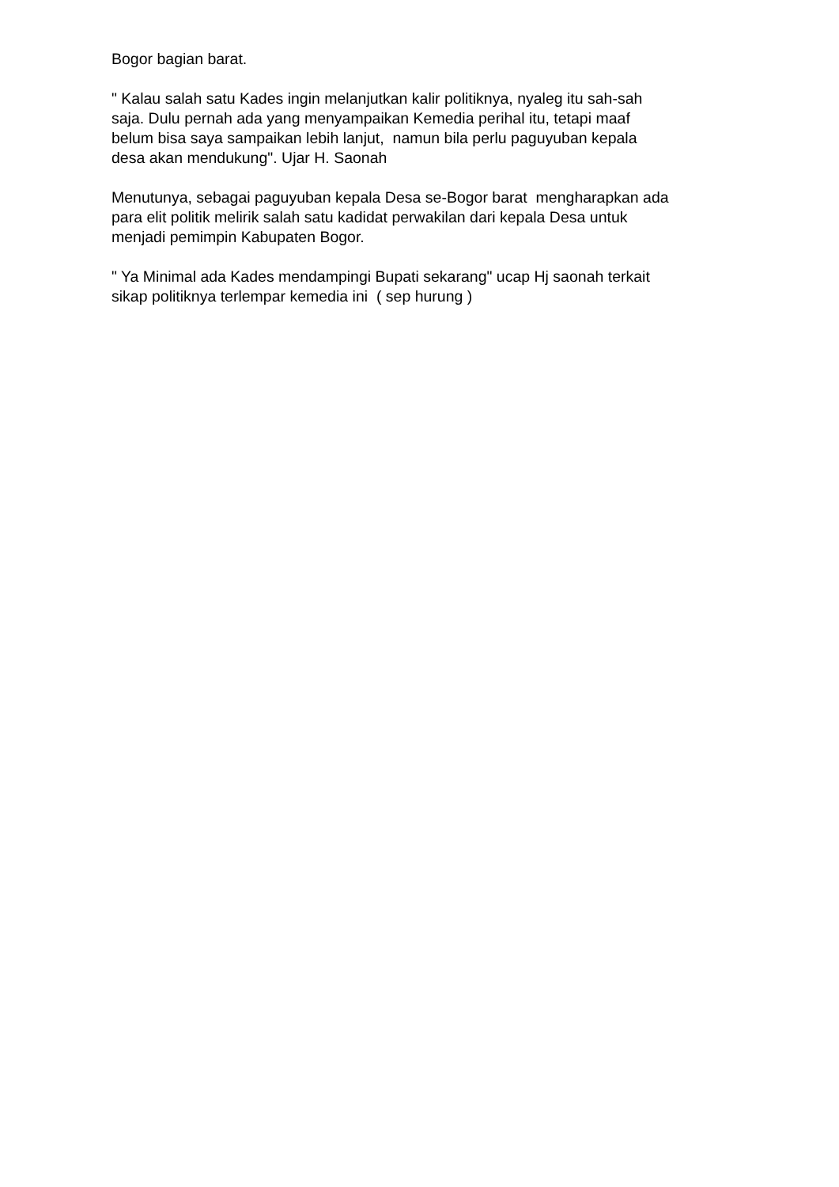Bogor bagian barat.
" Kalau salah satu Kades ingin melanjutkan kalir politiknya, nyaleg itu sah-sah saja. Dulu pernah ada yang menyampaikan Kemedia perihal itu, tetapi maaf belum bisa saya sampaikan lebih lanjut, namun bila perlu paguyuban kepala desa akan mendukung". Ujar H. Saonah
Menutunya, sebagai paguyuban kepala Desa se-Bogor barat mengharapkan ada para elit politik melirik salah satu kadidat perwakilan dari kepala Desa untuk menjadi pemimpin Kabupaten Bogor.
" Ya Minimal ada Kades mendampingi Bupati sekarang" ucap Hj saonah terkait sikap politiknya terlempar kemedia ini ( sep hurung )